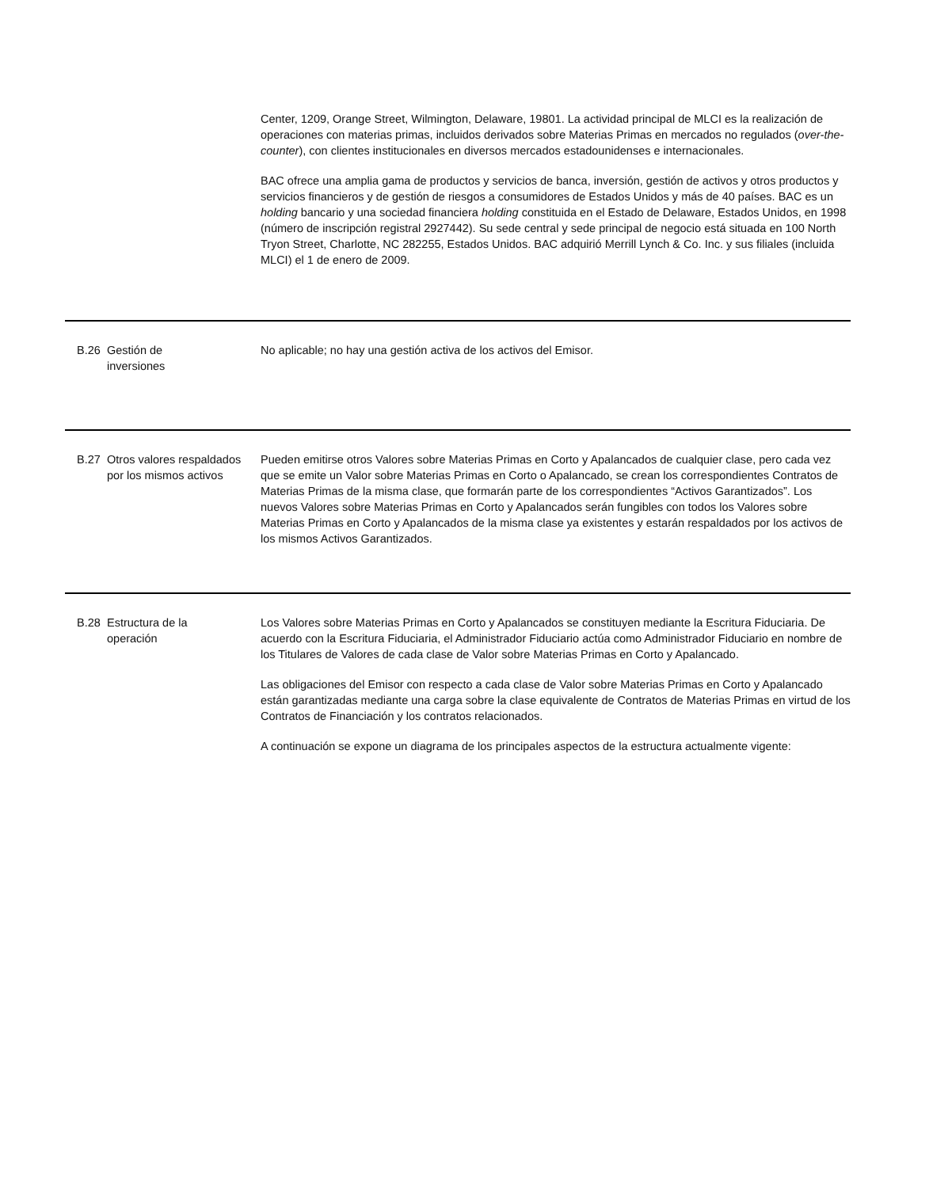| | | Center, 1209, Orange Street, Wilmington, Delaware, 19801. La actividad principal de MLCI es la realización de operaciones con materias primas, incluidos derivados sobre Materias Primas en mercados no regulados ( over-the-counter ), con clientes institucionales en diversos mercados estadounidenses e internacionales. BAC ofrece una amplia gama de productos y servicios de banca, inversión, gestión de activos y otros productos y servicios financieros y de gestión de riesgos a consumidores de Estados Unidos y más de 40 países. BAC es un holding bancario y una sociedad financiera holding constituida en el Estado de Delaware, Estados Unidos, en 1998 (número de inscripción registral 2927442). Su sede central y sede principal de negocio está situada en 100 North Tryon Street, Charlotte, NC 282255, Estados Unidos. BAC adquirió Merrill Lynch & Co. Inc. y sus filiales (incluida MLCI) el 1 de enero de 2009. |
| B.26 | Gestión de inversiones | No aplicable; no hay una gestión activa de los activos del Emisor. |
| B.27 | Otros valores respaldados por los mismos activos | Pueden emitirse otros Valores sobre Materias Primas en Corto y Apalancados de cualquier clase, pero cada vez que se emite un Valor sobre Materias Primas en Corto o Apalancado, se crean los correspondientes Contratos de Materias Primas de la misma clase, que formarán parte de los correspondientes “Activos Garantizados”. Los nuevos Valores sobre Materias Primas en Corto y Apalancados serán fungibles con todos los Valores sobre Materias Primas en Corto y Apalancados de la misma clase ya existentes y estarán respaldados por los activos de los mismos Activos Garantizados. |
| B.28 | Estructura de la operación | Los Valores sobre Materias Primas en Corto y Apalancados se constituyen mediante la Escritura Fiduciaria. De acuerdo con la Escritura Fiduciaria, el Administrador Fiduciario actúa como Administrador Fiduciario en nombre de los Titulares de Valores de cada clase de Valor sobre Materias Primas en Corto y Apalancado. Las obligaciones del Emisor con respecto a cada clase de Valor sobre Materias Primas en Corto y Apalancado están garantizadas mediante una carga sobre la clase equivalente de Contratos de Materias Primas en virtud de los Contratos de Financiación y los contratos relacionados. A continuación se expone un diagrama de los principales aspectos de la estructura actualmente vigente: |